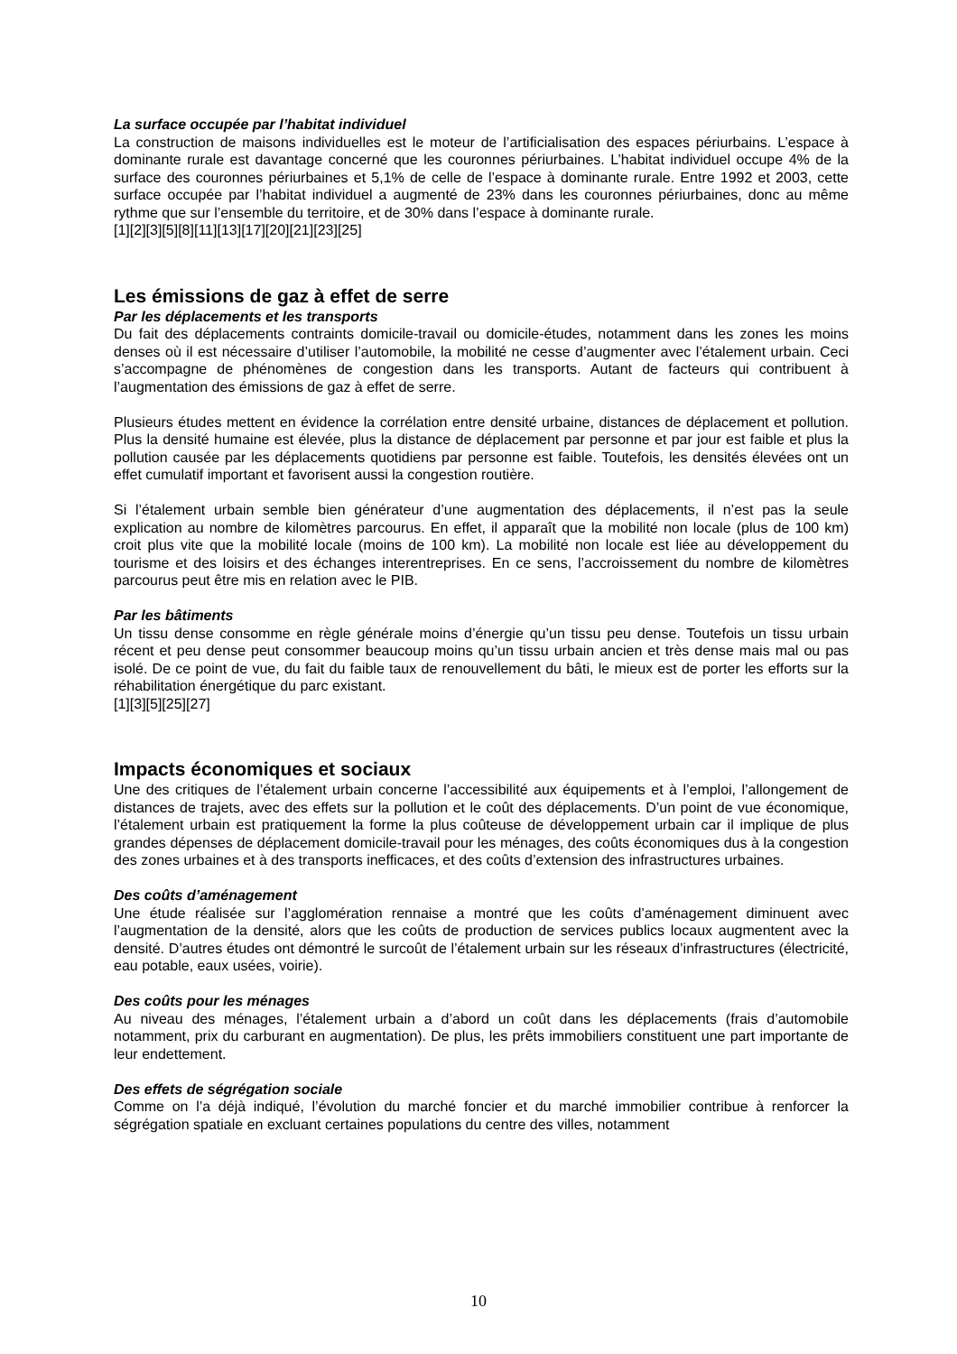La surface occupée par l’habitat individuel
La construction de maisons individuelles est le moteur de l’artificialisation des espaces périurbains. L’espace à dominante rurale est davantage concerné que les couronnes périurbaines. L’habitat individuel occupe 4% de la surface des couronnes périurbaines et 5,1% de celle de l’espace à dominante rurale. Entre 1992 et 2003, cette surface occupée par l’habitat individuel a augmenté de 23% dans les couronnes périurbaines, donc au même rythme que sur l’ensemble du territoire, et de 30% dans l’espace à dominante rurale.
[1][2][3][5][8][11][13][17][20][21][23][25]
Les émissions de gaz à effet de serre
Par les déplacements et les transports
Du fait des déplacements contraints domicile-travail ou domicile-études, notamment dans les zones les moins denses où il est nécessaire d’utiliser l’automobile, la mobilité ne cesse d’augmenter avec l’étalement urbain. Ceci s’accompagne de phénomènes de congestion dans les transports. Autant de facteurs qui contribuent à l’augmentation des émissions de gaz à effet de serre.
Plusieurs études mettent en évidence la corrélation entre densité urbaine, distances de déplacement et pollution. Plus la densité humaine est élevée, plus la distance de déplacement par personne et par jour est faible et plus la pollution causée par les déplacements quotidiens par personne est faible. Toutefois, les densités élevées ont un effet cumulatif important et favorisent aussi la congestion routière.
Si l’étalement urbain semble bien générateur d’une augmentation des déplacements, il n’est pas la seule explication au nombre de kilomètres parcourus. En effet, il apparaît que la mobilité non locale (plus de 100 km) croit plus vite que la mobilité locale (moins de 100 km). La mobilité non locale est liée au développement du tourisme et des loisirs et des échanges interentreprises. En ce sens, l’accroissement du nombre de kilomètres parcourus peut être mis en relation avec le PIB.
Par les bâtiments
Un tissu dense consomme en règle générale moins d’énergie qu’un tissu peu dense. Toutefois un tissu urbain récent et peu dense peut consommer beaucoup moins qu’un tissu urbain ancien et très dense mais mal ou pas isolé. De ce point de vue, du fait du faible taux de renouvellement du bâti, le mieux est de porter les efforts sur la réhabilitation énergétique du parc existant.
[1][3][5][25][27]
Impacts économiques et sociaux
Une des critiques de l’étalement urbain concerne l’accessibilité aux équipements et à l’emploi, l’allongement de distances de trajets, avec des effets sur la pollution et le coût des déplacements. D’un point de vue économique, l’étalement urbain est pratiquement la forme la plus coûteuse de développement urbain car il implique de plus grandes dépenses de déplacement domicile-travail pour les ménages, des coûts économiques dus à la congestion des zones urbaines et à des transports inefficaces, et des coûts d’extension des infrastructures urbaines.
Des coûts d’aménagement
Une étude réalisée sur l’agglomération rennaise a montré que les coûts d’aménagement diminuent avec l’augmentation de la densité, alors que les coûts de production de services publics locaux augmentent avec la densité. D’autres études ont démontré le surcoût de l’étalement urbain sur les réseaux d’infrastructures (électricité, eau potable, eaux usées, voirie).
Des coûts pour les ménages
Au niveau des ménages, l’étalement urbain a d’abord un coût dans les déplacements (frais d’automobile notamment, prix du carburant en augmentation). De plus, les prêts immobiliers constituent une part importante de leur endettement.
Des effets de ségrégation sociale
Comme on l’a déjà indiqué, l’évolution du marché foncier et du marché immobilier contribue à renforcer la ségrégation spatiale en excluant certaines populations du centre des villes, notamment
10